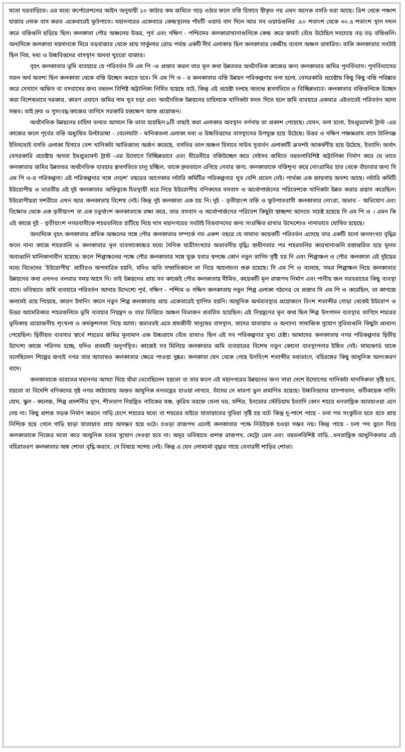মতো ঘরবাড়িতে। এর মধ্যে কর্পোরেশনের আইন অনুযায়ী ১০ কাঠার কম জমিতে গড়ে ওঠার ফলে বস্তি হিসাবে স্বীকৃত নয় এমন অনেক বসতি ধরা আছে। ত্রিশ থেকে পঞ্চাশ হাজার লোক বাস করত একেবারেই ফুটপাতে। মহানগরের একেবারে কেন্দ্রস্থলের পাঁচটি ওয়ার্ড বাদ দিলে আর সব ওয়ার্ডগুলির .৫০ শতাংশ থেকে ৩০.৫ শতাংশ স্থান দখল করে বস্তিগুলি ছড়িয়ে ছিল। কলকাতা পৌর অঞ্চলের উত্তর, পূর্ব এবং দক্ষিণ - পশ্চিমের কলকারাখানাগুলিকে কেন্দ্র করে জমাট বেঁধে উঠেছিল সবচেয়ে বড় বড় বস্তিগুলি। অন্যদিকে কলকাতা ময়দানকে ঘিরে বড়বাজার থেকে প্রায় সার্কুলার রোড পর্যন্ত একটি দীর্ঘ এলাকায় ছিল কলকাতার কেন্দ্রীয় ব্যবসা অঞ্চল প্রসারিত। বাকি কলকাতার সবটাই ছিল নিম্ন, মধ্য ও উচ্চবিত্তদের বাসস্থান অথবা খুচরো বাজার।
বৃহৎ কলকাতার ভূমি ব্যবহারে যে পরিবর্তন সি এম পি -ও প্রস্তাব করল তার মূল কথা উন্নততর অর্থনৈতিক কাজের জন্য কলকাতার জমির পুনর্বিন্যাস। পুনর্বিন্যাসের সরল অর্থ অবশ্য ছিল কলকাতা থেকে বস্তি উচ্ছেদ করতে হবে। সি এম পি ও - র কলকাতার বস্তি উন্নয়ন পরিকল্পনায় বলা হলো, বেসরকারি প্রচেষ্টায় কিছু কিছু বস্তি পরিষ্কার করে সেখানে অফিস বা বসবাসের জন্য বহুতল বিশিষ্ট অট্টালিকা নির্মিত হয়েছে বটে, কিন্তু এই প্রচেষ্টা চলছে অত্যন্ত শ্লথগতিতে ও বিচ্ছিন্নভাবে। কলকাতার বস্তিগুলিকে উচ্ছেদ করা বিশেষভাবে দরকার, কারণ এখানে জমির দাম খুব চড়া এবং অর্থনৈতিক উন্নয়নের চাহিদাকে খানিকটা মদত দিতে হলে জমি ব্যবহারে একমাত্র এইভাবেই পরিবর্তন আনা সম্ভব। তাই দ্রুত ও সুসংবদ্ধ কাজের তাগিদে সরকারি হস্তক্ষেপ আশু প্রয়োজন।
অর্থনৈতিক উন্নয়নের চাহিদা বলতে আসলে কি ভাবা হয়েছিল ৯টি বাছাই করা এলাকার অবস্থান বর্ণনায় তা প্রকাশ পেয়েছে। যেমন, বলা হলো, ইমপ্রুভমেন্ট ট্রাস্ট -এর কাজের ফলে পূর্বের বস্তি অধ্যুষিত উল্টাডাঙ্গা - বেলেঘাটা - মানিকতলা এলাকা মধ্য ও উচ্চবিত্তদের বাসস্থানের উপযুক্ত হয়ে উঠেছে। উত্তর ও দক্ষিণ পঞ্চান্নগ্রাম বাদে টালিগঞ্জ ইতিমধ্যেই বসতি এলাকা হিসাবে বেশ খানিকটা আভিজাত্য অর্জন করেছে, বসতির ভাল অঞ্চল হিসাবে সাউথ সুবার্বন এলাকাটি ক্রমশই আকর্ষণীয় হয়ে উঠেছে, ইত্যাদি। অর্থাৎ বেসরকারি প্রচেষ্টায় অথবা ইমপ্রুভমেন্ট ট্রাস্ট -এর উদ্যোগে বিচ্ছিন্নভাবে এবং ধীরেধীরে বস্তিউচ্ছেদ করে সেইসব জমিতে বহুতলাবিশিষ্ট অট্টালিকা নির্মাণ করে যে ভাবে কলকাতার জমির উন্নততর অর্থনৈতিক ব্যবহার শ্লথগতিতে চালু হচ্ছিল, তাকে দ্রুততালে এগিয়ে নেবার জন্য, কলকাতাকে বস্তিশূন্য করে নোংরামির হাত থেকে বাঁচাবার জন্য সি এম পি ও-র পরিকল্পনা। এই পরিকল্পনার সঙ্গে দেড়শ’ বছরের আগেকার লটারি কমিটির পরিকল্পনার খুব বেশি প্রভেদ নেই। পার্থক্য এক জায়গায় অবশ্য আছে। লটারি কমিটি ইউরোপীয় ও ভারতীয় এই দুই কলকাতার অস্তিত্বকে চিরস্থায়ী ধরে নিয়ে ইউরোপীয় বণিকদের বসবাস ও অর্থোপার্জনের পরিবেশকে খানিকটা উন্নত করার প্রয়াস করেছিল। ইউরোপীয়রা সশরীরে এখন আর কলকাতায় বিশেষ নেই। কিন্তু দুই কলকাতা এক হয় নি। দুই - তৃতীয়াংশ বস্তি ও ফুটপাতবাসী কলকাতার নোংরা, অভাব - অভিযোগ এবং বিক্ষোভ থেকে এক তৃতীয়াংশ বা এক চতুর্থাংশ কলকাতাকে রক্ষা করে, তার বসবাস ও অর্থোপার্জনের পরিবেশ কিছুটা স্বাচ্ছন্দ্য আনতে সচেষ্ট হয়েছে সি এম পি ও । এমন কি এই কাজে দুই - তৃতীয়াংশ নগরবাসীকে শহরতলিতে হাটিয়ে দিয়ে খাস মহানগরের সবটাই বিত্তবানদের জন্য সংরক্ষিত রাখার উদ্দেশ্যেও নানাভাবে ঘোষিত হয়েছে।
অন্যদিকে বৃহৎ কলকাতার শ্রমিক অঞ্চলের সঙ্গে পৌর কলকাতার সম্পর্কে গত একশ বছরে যে সামান্য কয়েকটি পরিবর্তন এসেছে তার একটি হলো জনসংখ্যা বৃদ্ধির ফলে নানা কাজে শহরতলি ও কলকাতার মূল ব্যবসাকেন্দ্রের মধ্যে দৈনিক যাত্রীসংখ্যার অভাবনীয় বৃদ্ধি। স্বাধীনতার পর শহরতলির কারখানাগুলি হস্তান্তরিত হয়ে মূলত অবাঙালি মালিকানাধীন হয়েছে। ফলে শিল্পাঞ্চলের পক্ষে পৌর কলকাতার সঙ্গে যুক্ত হবার স্বপক্ষে কোন নতুন তাগিদ সৃষ্টি হয় নি এবং শিল্পাঞ্চল ও পৌর কলকাতা এই দুইয়ের মধ্যে বিভেদের ‘ইউরোপীয়’ প্রাচীরও অপসারিত হয়নি, যদিও অতি সম্প্রতিকালে তা নিয়ে আলোচনা শুরু হয়েছে। সি এম পি ও বলেছে, সমগ্র শিল্পাঞ্চল নিয়ে কলকাতার উন্নয়নের কথা এখনও বলবার সময় আসে নি। তাই উন্নয়নের প্রায় সব কাজেই পৌর কলকাতায় সীমিত, কয়েকটি মূল রাজপথ নির্মাণ এবং পানীয় জল সরবরাহের কিছু ব্যবস্থা বাদে। ভবিষ্যতে জমি ব্যবহারে পরিবর্তন আনার উদ্দেশ্যে পূর্ব, দক্ষিণ - পশ্চিম ও দক্ষিণ কলকাতায় নতুন শিল্প এলাকা গঠনের যে প্রস্তাব সি এম পি ও করেছিল, তা কাগজে কলমেই রয়ে গিয়েছে, কারণ ইদানিং কালে নতুন শিল্প কলকাতায় প্রায় একেবারেই স্থাপিত হয়নি। আধুনিক অর্থব্যবস্থার প্রয়োজনে বিংশ শতাব্দীর গোড়া থেকেই ইউরোপ ও উত্তর আমেরিকার শহরগুলিতে ভূমি ব্যবহার নিয়ন্ত্রণ ও তার ভিত্তিতে অঞ্চল বিভাজন প্রবর্তিত হয়েছিল। এই নিয়ন্ত্রণের মূল কথা ছিল শিল্প উৎপাদন ব্যবস্থার তাগিদে শহরের ভূমিকায় প্রয়োজনীয় শৃংখলা ও কর্মকুশলতা নিয়ে আসা। স্বভাবতই এতে শ্রমজীবী মানুষের বাসস্থান, তাদের যাতায়াত ও অন্যান্য সামাজিক সুযোগ সুবিধাগুলি কিছুটা প্রাধান্য পেয়েছিল। দ্বিতীয়ত ব্যবসার স্বার্থে শহরের জমির মূল্যমান এক উচ্চগ্রামে বেঁধে রাখাও ছিল এই সব পরিকল্পনার মুখ্য চেষ্টা। আমাদের কলকাতায় নগর পরিকল্পনার দ্বিতীয় উদ্দেশ্য কাজে পরিণত হচ্ছে, যদিও প্রথমটি অনুপস্থিত। কাজেই সব মিলিয়ে কলকাতার জমি ব্যবহারের বিশেষ নতুন কোনো ব্যবস্থাপনার ইঙ্গিত নেই। মামফোর্ড যাকে বলেছিলেন শিল্পের জন্যই নগর তার আভাষও কলকাতার ক্ষেত্রে পাওয়া দুষ্কর। কলকাতা যেন থেকে গেছে উনবিংশ শতাব্দীর মধ্যভাগে, বহিরঙ্গের কিছু আধুনিক অলংকরণ বাদে।
কলকাতাকে ভারতের মহানগর আখ্যা দিয়ে যাঁরা ভেবেছিলেন হয়তো বা তার ফলে এই মহানগরের উন্নয়নের জন্য সারা দেশে উদ্যোগের খানিকটা মানসিকতা সৃষ্টি হবে, হয়তো বা বিদেশি বণিকদের সৃষ্ট নগর কাঠামোয় অন্তত আধুনিক ধনতন্ত্রের হাওয়া লাগবে, তাঁদের সে ধারণা ভুল প্রমাণিত হয়েছে। উচ্চবিত্তদের হাসপাতাল, গুটিকয়েক নার্সিং হোম, স্কুল - কলেজ, শিল্প প্রদর্শনীর স্থান, শীততাপ নিয়ন্ত্রিত নাটকের মঞ্চ, কৃত্রিম বরফে খেলা ঘর, মন্দির, ইনডোর স্টেডিয়াম ইত্যাদি কোন শহরে ধনতান্ত্রিক আবহাওয়া এনে দেয় না। কিছু প্রশস্ত সড়ক নির্মাণ করলে গাড়ি চেপে শহরের মধ্যে বা শহরের বাইরে যাতায়াতের সুবিধা সৃষ্টি হয় বটে কিন্তু দু-পাশে পায়ে - চলা পথ সংকুচিত হতে হতে প্রায় নিশ্চিহ্ন হয়ে গেলে গাড়ি ছাড়া যাতায়াত প্রায় অসম্ভব হয়ে ওঠে। চওড়া রাজপথ এলেই কলকাতার পক্ষে নিউইয়র্ক হওয়া সম্ভব নয়। কিন্তু পায়ে - চলা পথ তুলে দিয়ে কলকাতাকে নিজের মতো করে আধুনিক হবার সুযোগ দেওয়া হবে না। অদূর ভবিষ্যতে প্রশস্ত রাজপথ, মেট্রো রেল এবং বহুতলবিশিষ্ট বাড়ি...ধনতান্ত্রিক আধুনিকতার এই বহিরাভরণ কলকাতার অঙ্গ শোভা বৃদ্ধি করবে, সে বিষয়ে সন্দেহ নেই। কিন্তু এ যেন লোমচর্মা বৃদ্ধার গায়ে বেনারসী শাড়ির শোভা।